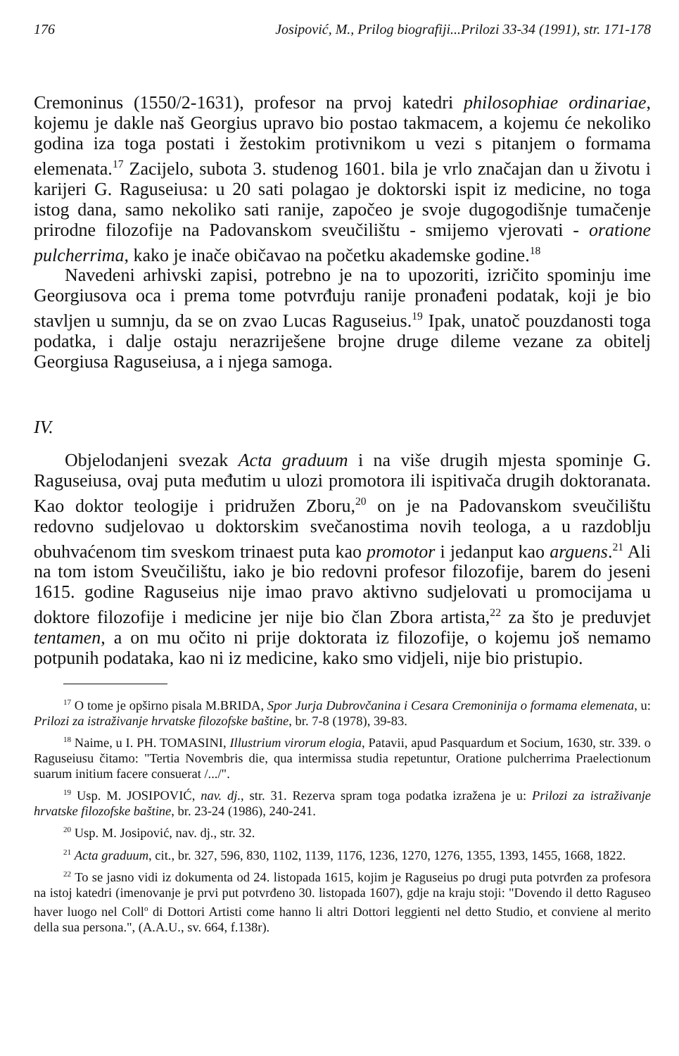176 Josipović, M., Prilog biografiji...Prilozi 33-34 (1991), str. 171-178
Cremoninus (1550/2-1631), profesor na prvoj katedri philosophiae ordinariae, kojemu je dakle naš Georgius upravo bio postao takmacem, a kojemu će nekoliko godina iza toga postati i žestokim protivnikom u vezi s pitanjem o formama elemenata.<sup>17</sup> Zacijelo, subota 3. studenog 1601. bila je vrlo značajan dan u životu i karijeri G. Raguseiusa: u 20 sati polagao je doktorski ispit iz medicine, no toga istog dana, samo nekoliko sati ranije, započeo je svoje dugogodišnje tumačenje prirodne filozofije na Padovanskom sveučilištu - smijemo vjerovati - oratione pulcherrima, kako je inače običavao na početku akademske godine.<sup>18</sup>
Navedeni arhivski zapisi, potrebno je na to upozoriti, izričito spominju ime Georgiusova oca i prema tome potvrđuju ranije pronađeni podatak, koji je bio stavljen u sumnju, da se on zvao Lucas Raguseius.<sup>19</sup> Ipak, unatoč pouzdanosti toga podatka, i dalje ostaju nerazriješene brojne druge dileme vezane za obitelj Georgiusa Raguseiusa, a i njega samoga.
IV.
Objelodanjeni svezak Acta graduum i na više drugih mjesta spominje G. Raguseiusa, ovaj puta međutim u ulozi promotora ili ispitivača drugih doktoranata. Kao doktor teologije i pridružen Zboru,<sup>20</sup> on je na Padovanskom sveučilištu redovno sudjelovao u doktorskim svečanostima novih teologa, a u razdoblju obuhvaćenom tim sveskom trinaest puta kao promotor i jedanput kao arguens.<sup>21</sup> Ali na tom istom Sveučilištu, iako je bio redovni profesor filozofije, barem do jeseni 1615. godine Raguseius nije imao pravo aktivno sudjelovati u promocijama u doktore filozofije i medicine jer nije bio član Zbora artista,<sup>22</sup> za što je preduvjet tentamen, a on mu očito ni prije doktorata iz filozofije, o kojemu još nemamo potpunih podataka, kao ni iz medicine, kako smo vidjeli, nije bio pristupio.
<sup>17</sup> O tome je opširno pisala M.BRIDA, Spor Jurja Dubrovčanina i Cesara Cremoninija o formama elemenata, u: Prilozi za istraživanje hrvatske filozofske baštine, br. 7-8 (1978), 39-83.
<sup>18</sup> Naime, u I. PH. TOMASINI, Illustrium virorum elogia, Patavii, apud Pasquardum et Socium, 1630, str. 339. o Raguseiusu čitamo: "Tertia Novembris die, qua intermissa studia repetuntur, Oratione pulcherrima Praelectionum suarum initium facere consuerat /.../".
<sup>19</sup> Usp. M. JOSIPOVIĆ, nav. dj., str. 31. Rezerva spram toga podatka izražena je u: Prilozi za istraživanje hrvatske filozofske baštine, br. 23-24 (1986), 240-241.
<sup>20</sup> Usp. M. Josipović, nav. dj., str. 32.
<sup>21</sup> Acta graduum, cit., br. 327, 596, 830, 1102, 1139, 1176, 1236, 1270, 1276, 1355, 1393, 1455, 1668, 1822.
<sup>22</sup> To se jasno vidi iz dokumenta od 24. listopada 1615, kojim je Raguseius po drugi puta potvrđen za profesora na istoj katedri (imenovanje je prvi put potvrđeno 30. listopada 1607), gdje na kraju stoji: "Dovendo il detto Raguseo haver luogo nel Coll<sup>o</sup> di Dottori Artisti come hanno li altri Dottori leggienti nel detto Studio, et conviene al merito della sua persona.", (A.A.U., sv. 664, f.138r).